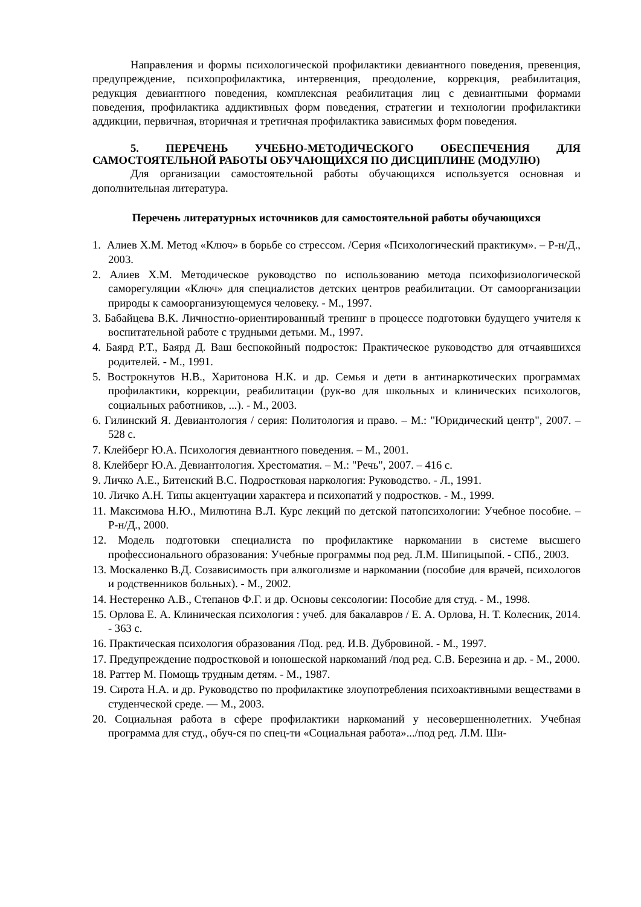Направления и формы психологической профилактики девиантного поведения, превенция, предупреждение, психопрофилактика, интервенция, преодоление, коррекция, реабилитация, редукция девиантного поведения, комплексная реабилитация лиц с девиантными формами поведения, профилактика аддиктивных форм поведения, стратегии и технологии профилактики аддикции, первичная, вторичная и третичная профилактика зависимых форм поведения.
5. ПЕРЕЧЕНЬ УЧЕБНО-МЕТОДИЧЕСКОГО ОБЕСПЕЧЕНИЯ ДЛЯ САМОСТОЯТЕЛЬНОЙ РАБОТЫ ОБУЧАЮЩИХСЯ ПО ДИСЦИПЛИНЕ (МОДУЛЮ)
Для организации самостоятельной работы обучающихся используется основная и дополнительная литература.
Перечень литературных источников для самостоятельной работы обучающихся
1. Алиев Х.М. Метод «Ключ» в борьбе со стрессом. /Серия «Психологический практикум». – Р-н/Д., 2003.
2. Алиев Х.М. Методическое руководство по использованию метода психофизиологической саморегуляции «Ключ» для специалистов детских центров реабилитации. От самоорганизации природы к самоорганизующемуся человеку. - М., 1997.
3. Бабайцева В.К. Личностно-ориентированный тренинг в процессе подготовки будущего учителя к воспитательной работе с трудными детьми. М., 1997.
4. Баярд Р.Т., Баярд Д. Ваш беспокойный подросток: Практическое руководство для отчаявшихся родителей. - М., 1991.
5. Вострокнутов Н.В., Харитонова Н.К. и др. Семья и дети в антинаркотических программах профилактики, коррекции, реабилитации (рук-во для школьных и клинических психологов, социальных работников, ...). - М., 2003.
6. Гилинский Я. Девиантология / серия: Политология и право. – М.: "Юридический центр", 2007. – 528 с.
7. Клейберг Ю.А. Психология девиантного поведения. – М., 2001.
8. Клейберг Ю.А. Девиантология. Хрестоматия. – М.: "Речь", 2007. – 416 с.
9. Личко А.Е., Битенский В.С. Подростковая наркология: Руководство. - Л., 1991.
10. Личко А.Н. Типы акцентуации характера и психопатий у подростков. - М., 1999.
11. Максимова Н.Ю., Милютина В.Л. Курс лекций по детской патопсихологии: Учебное пособие. – Р-н/Д., 2000.
12. Модель подготовки специалиста по профилактике наркомании в системе высшего профессионального образования: Учебные программы под ред. Л.М. Шипицыпой. - СПб., 2003.
13. Москаленко В.Д. Созависимость при алкоголизме и наркомании (пособие для врачей, психологов и родственников больных). - М., 2002.
14. Нестеренко А.В., Степанов Ф.Г. и др. Основы сексологии: Пособие для студ. - М., 1998.
15. Орлова Е. А. Клиническая психология : учеб. для бакалавров / Е. А. Орлова, Н. Т. Колесник, 2014. - 363 с.
16. Практическая психология образования /Под. ред. И.В. Дубровиной. - М., 1997.
17. Предупреждение подростковой и юношеской наркоманий /под ред. С.В. Березина и др. - М., 2000.
18. Раттер М. Помощь трудным детям. - М., 1987.
19. Сирота Н.А. и др. Руководство по профилактике злоупотребления психоактивными веществами в студенческой среде. — М., 2003.
20. Социальная работа в сфере профилактики наркоманий у несовершеннолетних. Учебная программа для студ., обуч-ся по спец-ти «Социальная работа».../под ред. Л.М. Ши-